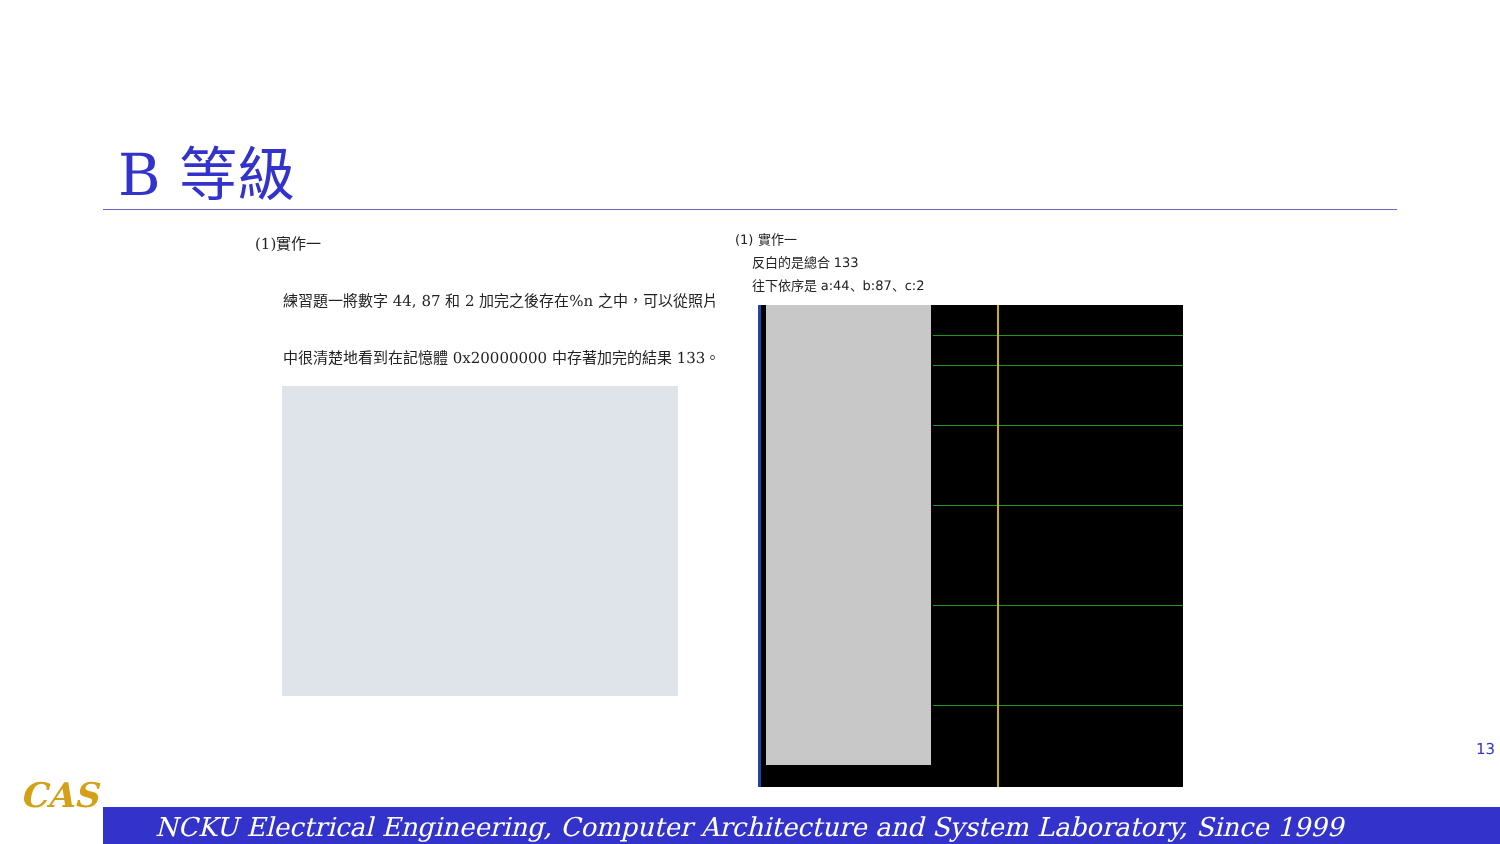B 等級
(1)實作一
練習題一將數字 44, 87 和 2 加完之後存在%n 之中，可以從照片
中很清楚地看到在記憶體 0x20000000 中存著加完的結果 133。
(1) 實作一
反白的是總合 133
往下依序是 a:44、b:87、c:2
13
CAS
NCKU Electrical Engineering, Computer Architecture and System Laboratory, Since 1999